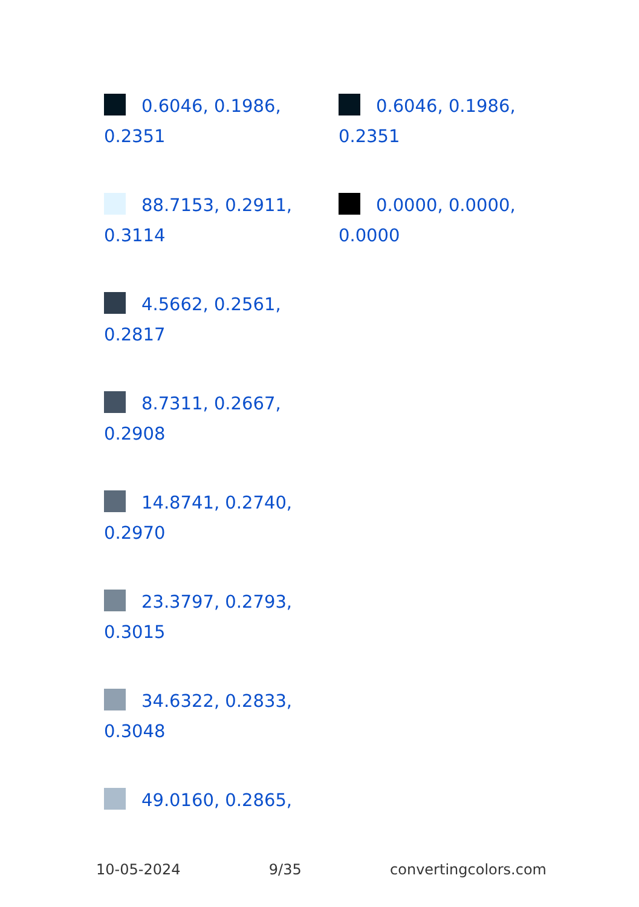0.6046, 0.1986,
0.2351
88.7153, 0.2911,
0.3114
4.5662, 0.2561,
0.2817
8.7311, 0.2667,
0.2908
14.8741, 0.2740,
0.2970
23.3797, 0.2793,
0.3015
34.6322, 0.2833,
0.3048
49.0160, 0.2865,
0.6046, 0.1986,
0.2351
0.0000, 0.0000,
0.0000
10-05-2024 9/35 convertingcolors.com